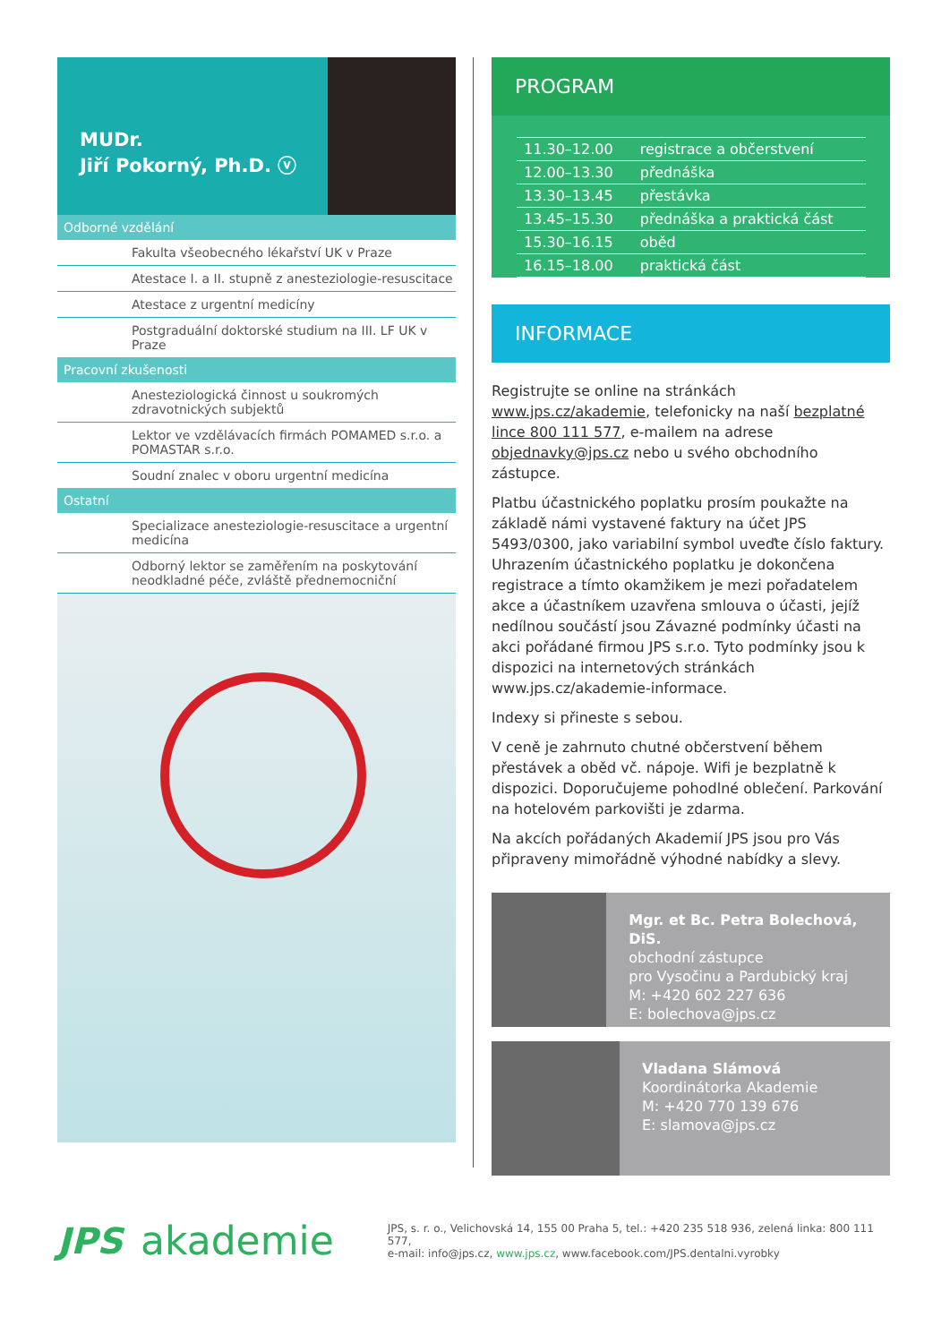MUDr.
Jiří Pokorný, Ph.D. ⓥ
Odborné vzdělání
Fakulta všeobecného lékařství UK v Praze
Atestace I. a II. stupně z anesteziologie-resuscitace
Atestace z urgentní medicíny
Postgraduální doktorské studium na III. LF UK v Praze
Pracovní zkušenosti
Anesteziologická činnost u soukromých zdravotnických subjektů
Lektor ve vzdělávacích firmách POMAMED s.r.o. a POMASTAR s.r.o.
Soudní znalec v oboru urgentní medicína
Ostatní
Specializace anesteziologie-resuscitace a urgentní medicína
Odborný lektor se zaměřením na poskytování neodkladné péče, zvláště přednemocniční
PROGRAM
| 11.30–12.00 | registrace a občerstvení |
| 12.00–13.30 | přednáška |
| 13.30–13.45 | přestávka |
| 13.45–15.30 | přednáška a praktická část |
| 15.30–16.15 | oběd |
| 16.15–18.00 | praktická část |
INFORMACE
Registrujte se online na stránkách www.jps.cz/akademie, telefonicky na naší bezplatné lince 800 111 577, e-mailem na adrese objednavky@jps.cz nebo u svého obchodního zástupce.
Platbu účastnického poplatku prosím poukažte na základě námi vystavené faktury na účet JPS 5493/0300, jako variabilní symbol uveďte číslo faktury. Uhrazením účastnického poplatku je dokončena registrace a tímto okamžikem je mezi pořadatelem akce a účastníkem uzavřena smlouva o účasti, jejíž nedílnou součástí jsou Závazné podmínky účasti na akci pořádané firmou JPS s.r.o. Tyto podmínky jsou k dispozici na internetových stránkách www.jps.cz/akademie-informace.
Indexy si přineste s sebou.
V ceně je zahrnuto chutné občerstvení během přestávek a oběd vč. nápoje. Wifi je bezplatně k dispozici. Doporučujeme pohodlné oblečení. Parkování na hotelovém parkovišti je zdarma.
Na akcích pořádaných Akademií JPS jsou pro Vás připraveny mimořádně výhodné nabídky a slevy.
Mgr. et Bc. Petra Bolechová, DiS.
obchodní zástupce
pro Vysočinu a Pardubický kraj
M: +420 602 227 636
E: bolechova@jps.cz
Vladana Slámová
Koordinátorka Akademie
M: +420 770 139 676
E: slamova@jps.cz
JPS akademie
JPS, s. r. o., Velichovská 14, 155 00 Praha 5, tel.: +420 235 518 936, zelená linka: 800 111 577,
e-mail: info@jps.cz, www.jps.cz, www.facebook.com/JPS.dentalni.vyrobky